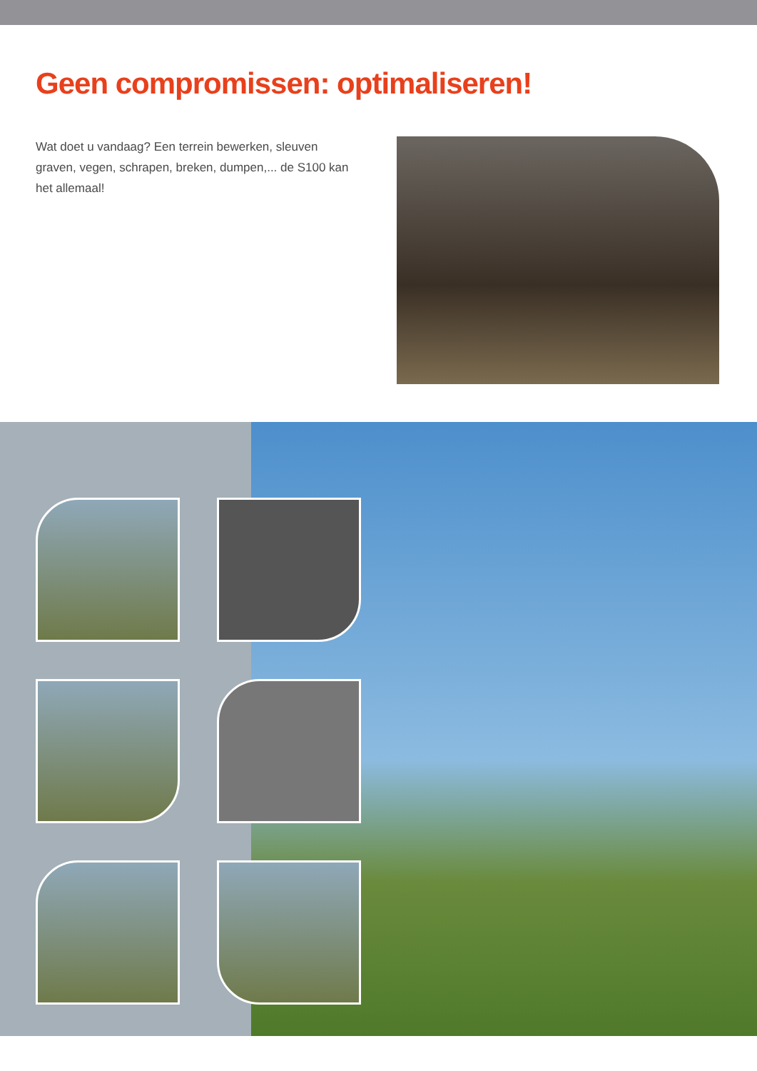Geen compromissen: optimaliseren!
Wat doet u vandaag? Een terrein bewerken, sleuven graven, vegen, schrapen, breken, dumpen,... de S100 kan het allemaal!